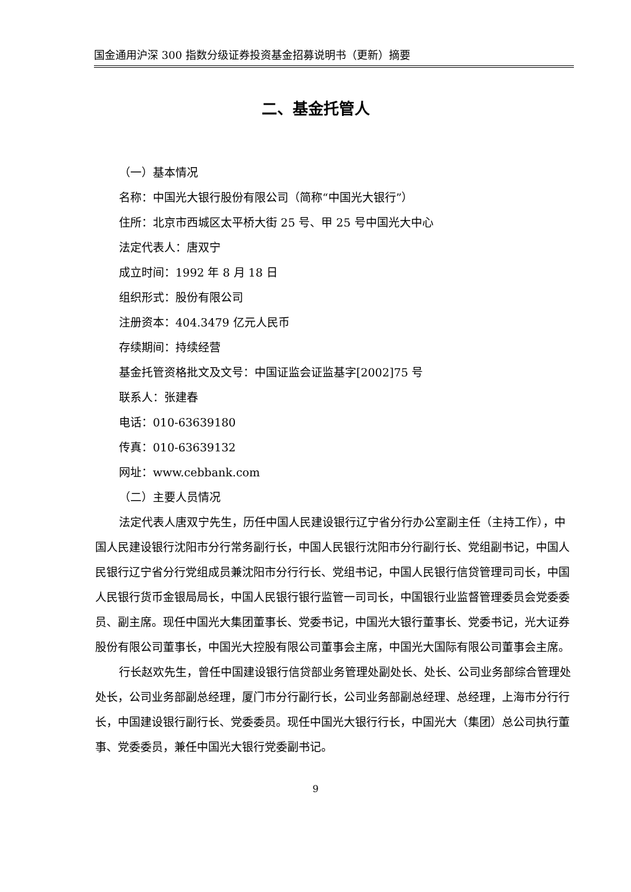国金通用沪深 300 指数分级证券投资基金招募说明书（更新）摘要
二、基金托管人
（一）基本情况
名称：中国光大银行股份有限公司（简称“中国光大银行”）
住所：北京市西城区太平桥大街 25 号、甲 25 号中国光大中心
法定代表人：唐双宁
成立时间：1992 年 8 月 18 日
组织形式：股份有限公司
注册资本：404.3479 亿元人民币
存续期间：持续经营
基金托管资格批文及文号：中国证监会证监基字[2002]75 号
联系人：张建春
电话：010-63639180
传真：010-63639132
网址：www.cebbank.com
（二）主要人员情况
法定代表人唐双宁先生，历任中国人民建设银行辽宁省分行办公室副主任（主持工作），中国人民建设银行沈阳市分行常务副行长，中国人民银行沈阳市分行副行长、党组副书记，中国人民银行辽宁省分行党组成员兼沈阳市分行行长、党组书记，中国人民银行信贷管理司司长，中国人民银行货币金银局局长，中国人民银行银行监管一司司长，中国银行业监督管理委员会党委委员、副主席。现任中国光大集团董事长、党委书记，中国光大银行董事长、党委书记，光大证券股份有限公司董事长，中国光大控股有限公司董事会主席，中国光大国际有限公司董事会主席。
行长赵欢先生，曾任中国建设银行信贷部业务管理处副处长、处长、公司业务部综合管理处处长，公司业务部副总经理，厦门市分行副行长，公司业务部副总经理、总经理，上海市分行行长，中国建设银行副行长、党委委员。现任中国光大银行行长，中国光大（集团）总公司执行董事、党委委员，兼任中国光大银行党委副书记。
9